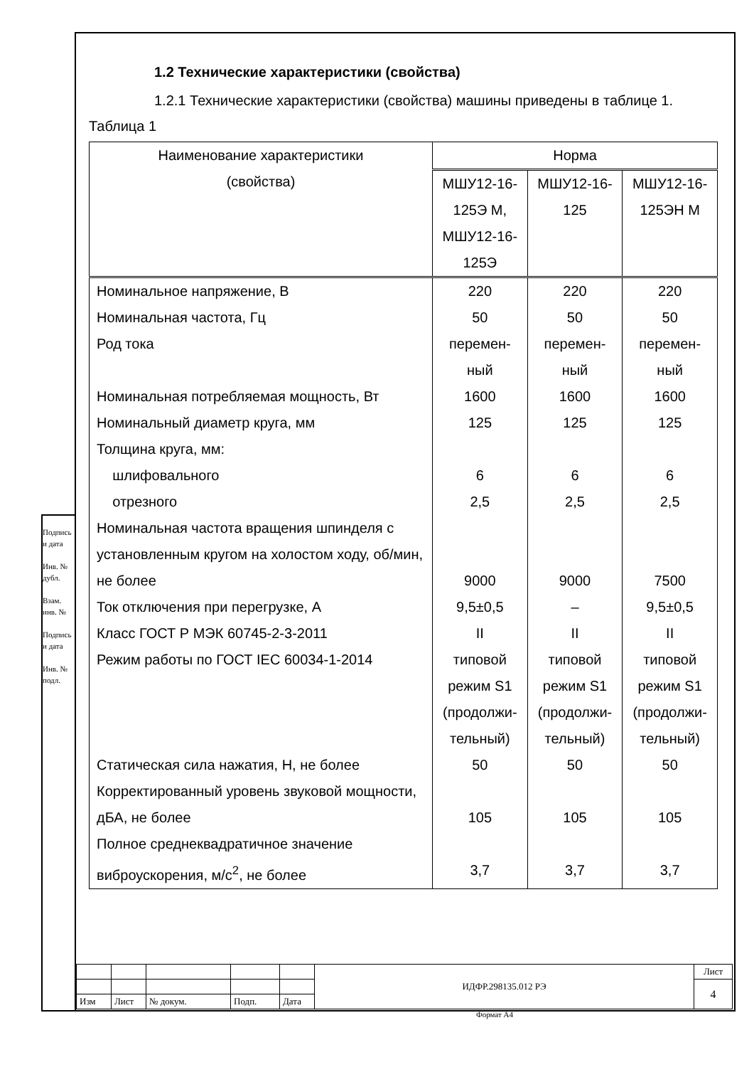1.2 Технические характеристики (свойства)
1.2.1 Технические характеристики (свойства) машины приведены в таблице 1.
Таблица 1
| Наименование характеристики (свойства) | Норма | | |
| --- | --- | --- | --- |
| | МШУ12-16-125Э М, МШУ12-16-125Э | МШУ12-16-125 | МШУ12-16-125ЭН М |
| Номинальное напряжение, В | 220 | 220 | 220 |
| Номинальная частота, Гц | 50 | 50 | 50 |
| Род тока | перемен- ный | перемен- ный | перемен- ный |
| Номинальная потребляемая мощность, Вт | 1600 | 1600 | 1600 |
| Номинальный диаметр круга, мм | 125 | 125 | 125 |
| Толщина круга, мм: | | | |
| шлифовального | 6 | 6 | 6 |
| отрезного | 2,5 | 2,5 | 2,5 |
| Номинальная частота вращения шпинделя с установленным кругом на холостом ходу, об/мин, не более | 9000 | 9000 | 7500 |
| Ток отключения при перегрузке, А | 9,5±0,5 | – | 9,5±0,5 |
| Класс ГОСТ Р МЭК 60745-2-3-2011 | II | II | II |
| Режим работы по ГОСТ IEC 60034-1-2014 | типовой режим S1 (продолжи-тельный) | типовой режим S1 (продолжи-тельный) | типовой режим S1 (продолжи-тельный) |
| Статическая сила нажатия, Н, не более | 50 | 50 | 50 |
| Корректированный уровень звуковой мощности, дБА, не более | 105 | 105 | 105 |
| Полное среднеквадратичное значение виброускорения, м/с<sup>2</sup>, не более | 3,7 | 3,7 | 3,7 |
| | | | | | ИДФР.298135.012 РЭ | Лист |
| | | | | | | 4 |
| Изм | Лист | № докум. | Подп. | Дата | | |
Подпись и дата
Инв. № дубл.
Взам. инв. №
Подпись и дата
Инв. № подл.
Формат А4